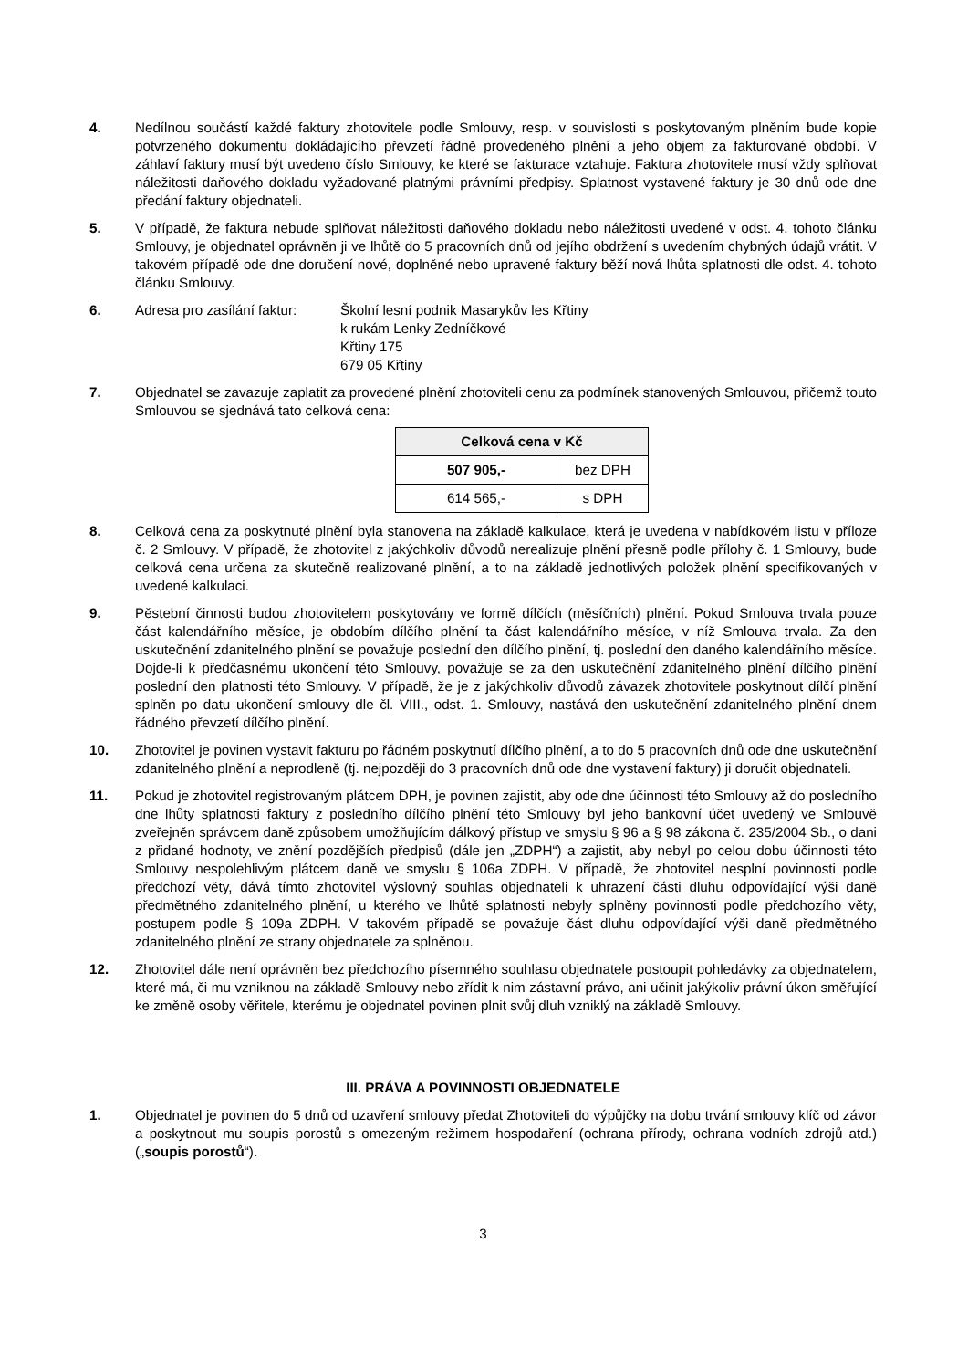4. Nedílnou součástí každé faktury zhotovitele podle Smlouvy, resp. v souvislosti s poskytovaným plněním bude kopie potvrzeného dokumentu dokládajícího převzetí řádně provedeného plnění a jeho objem za fakturované období. V záhlaví faktury musí být uvedeno číslo Smlouvy, ke které se fakturace vztahuje. Faktura zhotovitele musí vždy splňovat náležitosti daňového dokladu vyžadované platnými právními předpisy. Splatnost vystavené faktury je 30 dnů ode dne předání faktury objednateli.
5. V případě, že faktura nebude splňovat náležitosti daňového dokladu nebo náležitosti uvedené v odst. 4. tohoto článku Smlouvy, je objednatel oprávněn ji ve lhůtě do 5 pracovních dnů od jejího obdržení s uvedením chybných údajů vrátit. V takovém případě ode dne doručení nové, doplněné nebo upravené faktury běží nová lhůta splatnosti dle odst. 4. tohoto článku Smlouvy.
6. Adresa pro zasílání faktur:
Školní lesní podnik Masarykův les Křtiny
k rukám Lenky Zedníčkové
Křtiny 175
679 05 Křtiny
7. Objednatel se zavazuje zaplatit za provedené plnění zhotoviteli cenu za podmínek stanovených Smlouvou, přičemž touto Smlouvou se sjednává tato celková cena:
| Celková cena v Kč | |
| --- | --- |
| 507 905,- | bez DPH |
| 614 565,- | s DPH |
8. Celková cena za poskytnuté plnění byla stanovena na základě kalkulace, která je uvedena v nabídkovém listu v příloze č. 2 Smlouvy. V případě, že zhotovitel z jakýchkoliv důvodů nerealizuje plnění přesně podle přílohy č. 1 Smlouvy, bude celková cena určena za skutečně realizované plnění, a to na základě jednotlivých položek plnění specifikovaných v uvedené kalkulaci.
9. Pěstební činnosti budou zhotovitelem poskytovány ve formě dílčích (měsíčních) plnění. Pokud Smlouva trvala pouze část kalendářního měsíce, je obdobím dílčího plnění ta část kalendářního měsíce, v níž Smlouva trvala. Za den uskutečnění zdanitelného plnění se považuje poslední den dílčího plnění, tj. poslední den daného kalendářního měsíce. Dojde-li k předčasnému ukončení této Smlouvy, považuje se za den uskutečnění zdanitelného plnění dílčího plnění poslední den platnosti této Smlouvy. V případě, že je z jakýchkoliv důvodů závazek zhotovitele poskytnout dílčí plnění splněn po datu ukončení smlouvy dle čl. VIII., odst. 1. Smlouvy, nastává den uskutečnění zdanitelného plnění dnem řádného převzetí dílčího plnění.
10. Zhotovitel je povinen vystavit fakturu po řádném poskytnutí dílčího plnění, a to do 5 pracovních dnů ode dne uskutečnění zdanitelného plnění a neprodleně (tj. nejpozději do 3 pracovních dnů ode dne vystavení faktury) ji doručit objednateli.
11. Pokud je zhotovitel registrovaným plátcem DPH, je povinen zajistit, aby ode dne účinnosti této Smlouvy až do posledního dne lhůty splatnosti faktury z posledního dílčího plnění této Smlouvy byl jeho bankovní účet uvedený ve Smlouvě zveřejněn správcem daně způsobem umožňujícím dálkový přístup ve smyslu § 96 a § 98 zákona č. 235/2004 Sb., o dani z přidané hodnoty, ve znění pozdějších předpisů (dále jen „ZDPH“) a zajistit, aby nebyl po celou dobu účinnosti této Smlouvy nespolehlivým plátcem daně ve smyslu § 106a ZDPH. V případě, že zhotovitel nesplní povinnosti podle předchozí věty, dává tímto zhotovitel výslovný souhlas objednateli k uhrazení části dluhu odpovídající výši daně předmětného zdanitelného plnění, u kterého ve lhůtě splatnosti nebyly splněny povinnosti podle předchozího věty, postupem podle § 109a ZDPH. V takovém případě se považuje část dluhu odpovídající výši daně předmětného zdanitelného plnění ze strany objednatele za splněnou.
12. Zhotovitel dále není oprávněn bez předchozího písemného souhlasu objednatele postoupit pohledávky za objednatelem, které má, či mu vzniknou na základě Smlouvy nebo zřídit k nim zástavní právo, ani učinit jakýkoliv právní úkon směřující ke změně osoby věřitele, kterému je objednatel povinen plnit svůj dluh vzniklý na základě Smlouvy.
III. PRÁVA A POVINNOSTI OBJEDNATELE
1. Objednatel je povinen do 5 dnů od uzavření smlouvy předat Zhotoviteli do výpůjčky na dobu trvání smlouvy klíč od závor a poskytnout mu soupis porostů s omezeným režimem hospodaření (ochrana přírody, ochrana vodních zdrojů atd.) („soupis porostů“).
3